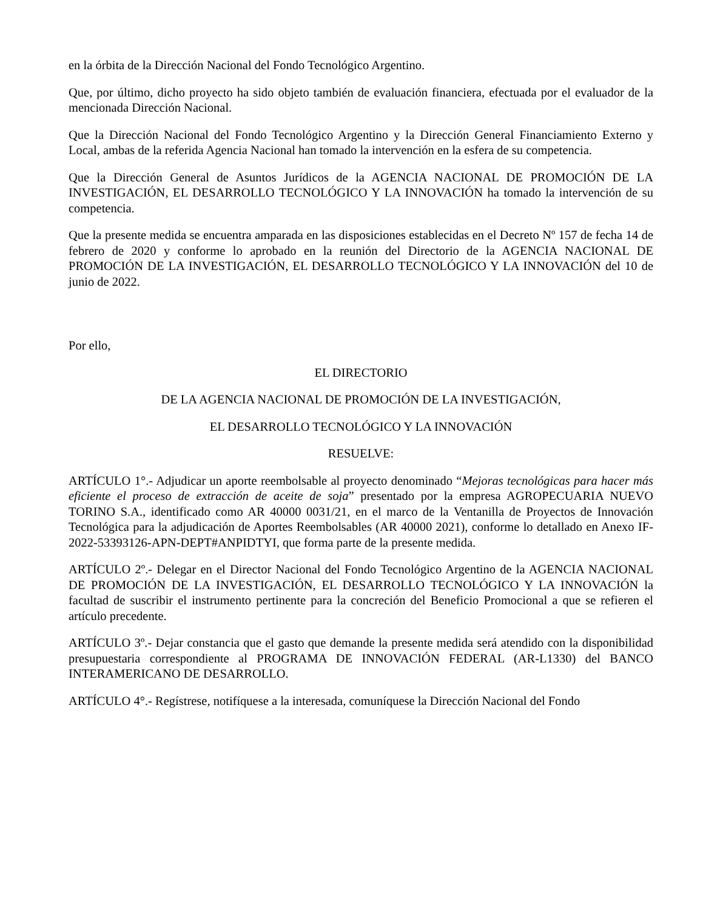en la órbita de la Dirección Nacional del Fondo Tecnológico Argentino.
Que, por último, dicho proyecto ha sido objeto también de evaluación financiera, efectuada por el evaluador de la mencionada Dirección Nacional.
Que la Dirección Nacional del Fondo Tecnológico Argentino y la Dirección General Financiamiento Externo y Local, ambas de la referida Agencia Nacional han tomado la intervención en la esfera de su competencia.
Que la Dirección General de Asuntos Jurídicos de la AGENCIA NACIONAL DE PROMOCIÓN DE LA INVESTIGACIÓN, EL DESARROLLO TECNOLÓGICO Y LA INNOVACIÓN ha tomado la intervención de su competencia.
Que la presente medida se encuentra amparada en las disposiciones establecidas en el Decreto Nº 157 de fecha 14 de febrero de 2020 y conforme lo aprobado en la reunión del Directorio de la AGENCIA NACIONAL DE PROMOCIÓN DE LA INVESTIGACIÓN, EL DESARROLLO TECNOLÓGICO Y LA INNOVACIÓN del 10 de junio de 2022.
Por ello,
EL DIRECTORIO
DE LA AGENCIA NACIONAL DE PROMOCIÓN DE LA INVESTIGACIÓN,
EL DESARROLLO TECNOLÓGICO Y LA INNOVACIÓN
RESUELVE:
ARTÍCULO 1°.- Adjudicar un aporte reembolsable al proyecto denominado “Mejoras tecnológicas para hacer más eficiente el proceso de extracción de aceite de soja” presentado por la empresa AGROPECUARIA NUEVO TORINO S.A., identificado como AR 40000 0031/21, en el marco de la Ventanilla de Proyectos de Innovación Tecnológica para la adjudicación de Aportes Reembolsables (AR 40000 2021), conforme lo detallado en Anexo IF-2022-53393126-APN-DEPT#ANPIDTYI, que forma parte de la presente medida.
ARTÍCULO 2º.- Delegar en el Director Nacional del Fondo Tecnológico Argentino de la AGENCIA NACIONAL DE PROMOCIÓN DE LA INVESTIGACIÓN, EL DESARROLLO TECNOLÓGICO Y LA INNOVACIÓN la facultad de suscribir el instrumento pertinente para la concreción del Beneficio Promocional a que se refieren el artículo precedente.
ARTÍCULO 3º.- Dejar constancia que el gasto que demande la presente medida será atendido con la disponibilidad presupuestaria correspondiente al PROGRAMA DE INNOVACIÓN FEDERAL (AR-L1330) del BANCO INTERAMERICANO DE DESARROLLO.
ARTÍCULO 4°.- Regístrese, notifíquese a la interesada, comuníquese la Dirección Nacional del Fondo